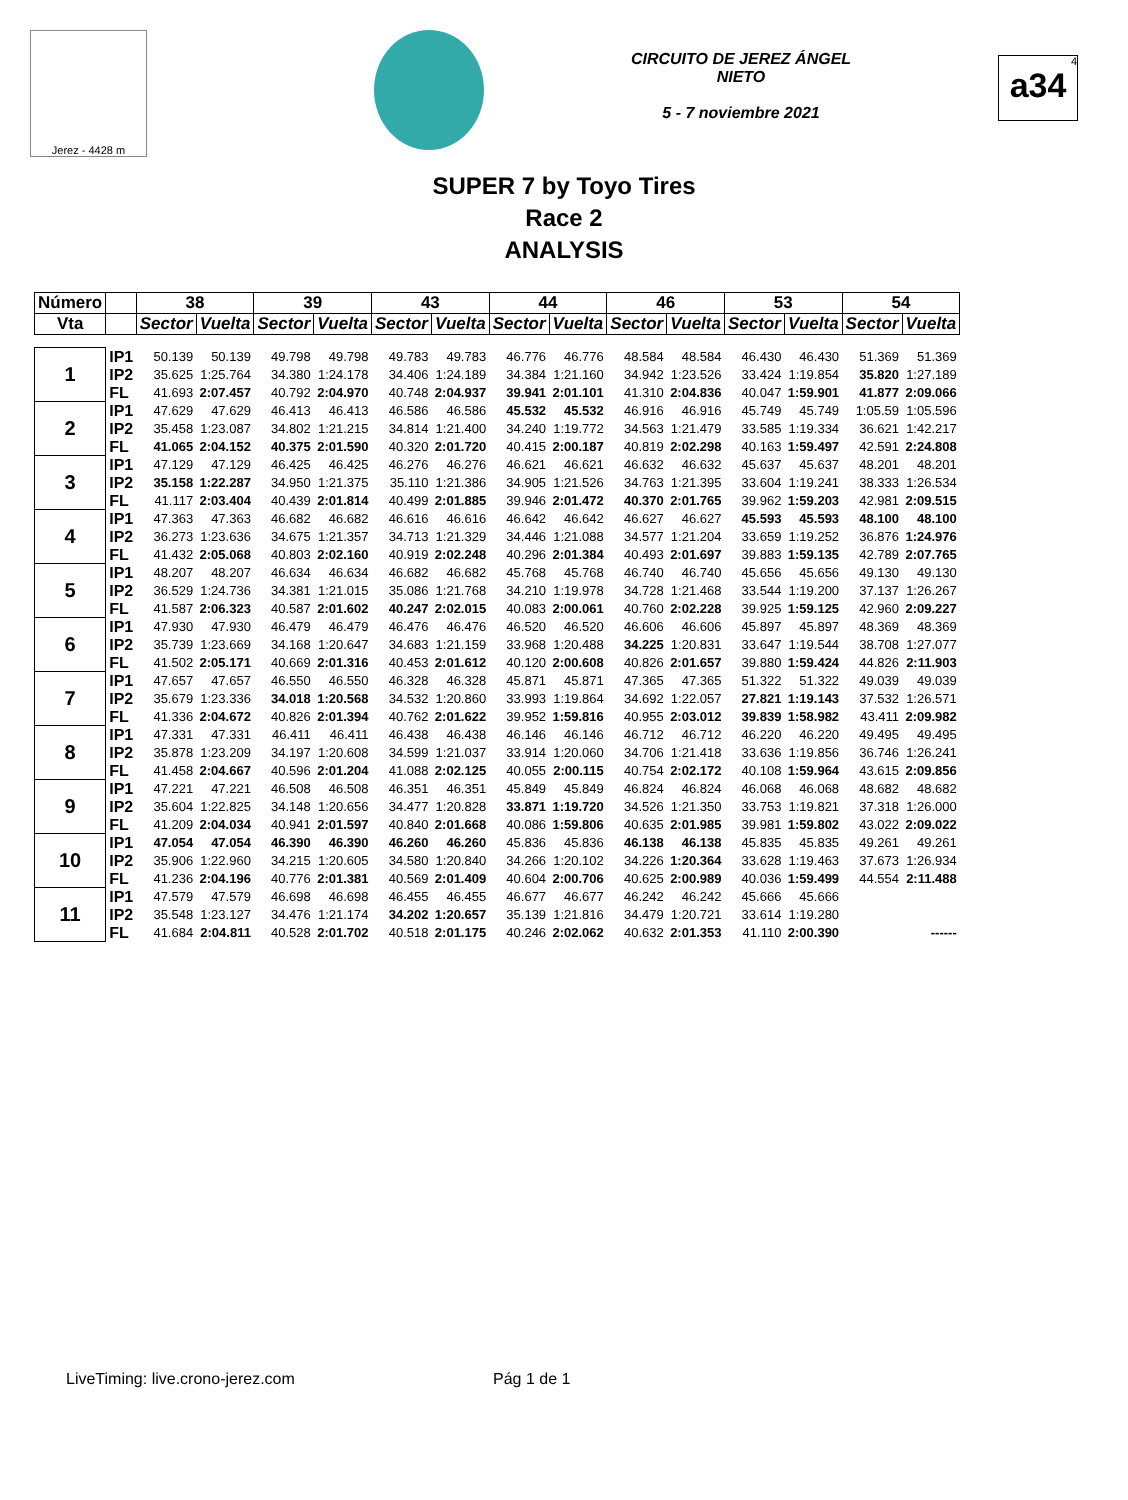Jerez - 4428 m
CIRCUITO DE JEREZ ÁNGEL NIETO
5 - 7 noviembre 2021
<sup>4</sup> a34
SUPER 7 by Toyo Tires
Race 2
ANALYSIS
| Número | | 38 | | 39 | | 43 | | 44 | | 46 | | 53 | | 54 | |
| --- | --- | --- | --- | --- | --- | --- | --- | --- | --- | --- | --- | --- | --- | --- | --- |
| Vta | | Sector | Vuelta | Sector | Vuelta | Sector | Vuelta | Sector | Vuelta | Sector | Vuelta | Sector | Vuelta | Sector | Vuelta |
| 1 | IP1 | 50.139 | 50.139 | 49.798 | 49.798 | 49.783 | 49.783 | 46.776 | 46.776 | 48.584 | 48.584 | 46.430 | 46.430 | 51.369 | 51.369 |
| | IP2 | 35.625 | 1:25.764 | 34.380 | 1:24.178 | 34.406 | 1:24.189 | 34.384 | 1:21.160 | 34.942 | 1:23.526 | 33.424 | 1:19.854 | 35.820 | 1:27.189 |
| | FL | 41.693 | 2:07.457 | 40.792 | 2:04.970 | 40.748 | 2:04.937 | 39.941 | 2:01.101 | 41.310 | 2:04.836 | 40.047 | 1:59.901 | 41.877 | 2:09.066 |
| 2 | IP1 | 47.629 | 47.629 | 46.413 | 46.413 | 46.586 | 46.586 | 45.532 | 45.532 | 46.916 | 46.916 | 45.749 | 45.749 | 1:05.59 | 1:05.596 |
| | IP2 | 35.458 | 1:23.087 | 34.802 | 1:21.215 | 34.814 | 1:21.400 | 34.240 | 1:19.772 | 34.563 | 1:21.479 | 33.585 | 1:19.334 | 36.621 | 1:42.217 |
| | FL | 41.065 | 2:04.152 | 40.375 | 2:01.590 | 40.320 | 2:01.720 | 40.415 | 2:00.187 | 40.819 | 2:02.298 | 40.163 | 1:59.497 | 42.591 | 2:24.808 |
| 3 | IP1 | 47.129 | 47.129 | 46.425 | 46.425 | 46.276 | 46.276 | 46.621 | 46.621 | 46.632 | 46.632 | 45.637 | 45.637 | 48.201 | 48.201 |
| | IP2 | 35.158 | 1:22.287 | 34.950 | 1:21.375 | 35.110 | 1:21.386 | 34.905 | 1:21.526 | 34.763 | 1:21.395 | 33.604 | 1:19.241 | 38.333 | 1:26.534 |
| | FL | 41.117 | 2:03.404 | 40.439 | 2:01.814 | 40.499 | 2:01.885 | 39.946 | 2:01.472 | 40.370 | 2:01.765 | 39.962 | 1:59.203 | 42.981 | 2:09.515 |
| 4 | IP1 | 47.363 | 47.363 | 46.682 | 46.682 | 46.616 | 46.616 | 46.642 | 46.642 | 46.627 | 46.627 | 45.593 | 45.593 | 48.100 | 48.100 |
| | IP2 | 36.273 | 1:23.636 | 34.675 | 1:21.357 | 34.713 | 1:21.329 | 34.446 | 1:21.088 | 34.577 | 1:21.204 | 33.659 | 1:19.252 | 36.876 | 1:24.976 |
| | FL | 41.432 | 2:05.068 | 40.803 | 2:02.160 | 40.919 | 2:02.248 | 40.296 | 2:01.384 | 40.493 | 2:01.697 | 39.883 | 1:59.135 | 42.789 | 2:07.765 |
| 5 | IP1 | 48.207 | 48.207 | 46.634 | 46.634 | 46.682 | 46.682 | 45.768 | 45.768 | 46.740 | 46.740 | 45.656 | 45.656 | 49.130 | 49.130 |
| | IP2 | 36.529 | 1:24.736 | 34.381 | 1:21.015 | 35.086 | 1:21.768 | 34.210 | 1:19.978 | 34.728 | 1:21.468 | 33.544 | 1:19.200 | 37.137 | 1:26.267 |
| | FL | 41.587 | 2:06.323 | 40.587 | 2:01.602 | 40.247 | 2:02.015 | 40.083 | 2:00.061 | 40.760 | 2:02.228 | 39.925 | 1:59.125 | 42.960 | 2:09.227 |
| 6 | IP1 | 47.930 | 47.930 | 46.479 | 46.479 | 46.476 | 46.476 | 46.520 | 46.520 | 46.606 | 46.606 | 45.897 | 45.897 | 48.369 | 48.369 |
| | IP2 | 35.739 | 1:23.669 | 34.168 | 1:20.647 | 34.683 | 1:21.159 | 33.968 | 1:20.488 | 34.225 | 1:20.831 | 33.647 | 1:19.544 | 38.708 | 1:27.077 |
| | FL | 41.502 | 2:05.171 | 40.669 | 2:01.316 | 40.453 | 2:01.612 | 40.120 | 2:00.608 | 40.826 | 2:01.657 | 39.880 | 1:59.424 | 44.826 | 2:11.903 |
| 7 | IP1 | 47.657 | 47.657 | 46.550 | 46.550 | 46.328 | 46.328 | 45.871 | 45.871 | 47.365 | 47.365 | 51.322 | 51.322 | 49.039 | 49.039 |
| | IP2 | 35.679 | 1:23.336 | 34.018 | 1:20.568 | 34.532 | 1:20.860 | 33.993 | 1:19.864 | 34.692 | 1:22.057 | 27.821 | 1:19.143 | 37.532 | 1:26.571 |
| | FL | 41.336 | 2:04.672 | 40.826 | 2:01.394 | 40.762 | 2:01.622 | 39.952 | 1:59.816 | 40.955 | 2:03.012 | 39.839 | 1:58.982 | 43.411 | 2:09.982 |
| 8 | IP1 | 47.331 | 47.331 | 46.411 | 46.411 | 46.438 | 46.438 | 46.146 | 46.146 | 46.712 | 46.712 | 46.220 | 46.220 | 49.495 | 49.495 |
| | IP2 | 35.878 | 1:23.209 | 34.197 | 1:20.608 | 34.599 | 1:21.037 | 33.914 | 1:20.060 | 34.706 | 1:21.418 | 33.636 | 1:19.856 | 36.746 | 1:26.241 |
| | FL | 41.458 | 2:04.667 | 40.596 | 2:01.204 | 41.088 | 2:02.125 | 40.055 | 2:00.115 | 40.754 | 2:02.172 | 40.108 | 1:59.964 | 43.615 | 2:09.856 |
| 9 | IP1 | 47.221 | 47.221 | 46.508 | 46.508 | 46.351 | 46.351 | 45.849 | 45.849 | 46.824 | 46.824 | 46.068 | 46.068 | 48.682 | 48.682 |
| | IP2 | 35.604 | 1:22.825 | 34.148 | 1:20.656 | 34.477 | 1:20.828 | 33.871 | 1:19.720 | 34.526 | 1:21.350 | 33.753 | 1:19.821 | 37.318 | 1:26.000 |
| | FL | 41.209 | 2:04.034 | 40.941 | 2:01.597 | 40.840 | 2:01.668 | 40.086 | 1:59.806 | 40.635 | 2:01.985 | 39.981 | 1:59.802 | 43.022 | 2:09.022 |
| 10 | IP1 | 47.054 | 47.054 | 46.390 | 46.390 | 46.260 | 46.260 | 45.836 | 45.836 | 46.138 | 46.138 | 45.835 | 45.835 | 49.261 | 49.261 |
| | IP2 | 35.906 | 1:22.960 | 34.215 | 1:20.605 | 34.580 | 1:20.840 | 34.266 | 1:20.102 | 34.226 | 1:20.364 | 33.628 | 1:19.463 | 37.673 | 1:26.934 |
| | FL | 41.236 | 2:04.196 | 40.776 | 2:01.381 | 40.569 | 2:01.409 | 40.604 | 2:00.706 | 40.625 | 2:00.989 | 40.036 | 1:59.499 | 44.554 | 2:11.488 |
| 11 | IP1 | 47.579 | 47.579 | 46.698 | 46.698 | 46.455 | 46.455 | 46.677 | 46.677 | 46.242 | 46.242 | 45.666 | 45.666 | | |
| | IP2 | 35.548 | 1:23.127 | 34.476 | 1:21.174 | 34.202 | 1:20.657 | 35.139 | 1:21.816 | 34.479 | 1:20.721 | 33.614 | 1:19.280 | | |
| | FL | 41.684 | 2:04.811 | 40.528 | 2:01.702 | 40.518 | 2:01.175 | 40.246 | 2:02.062 | 40.632 | 2:01.353 | 41.110 | 2:00.390 | | ------ |
LiveTiming: live.crono-jerez.com
Pág 1 de 1